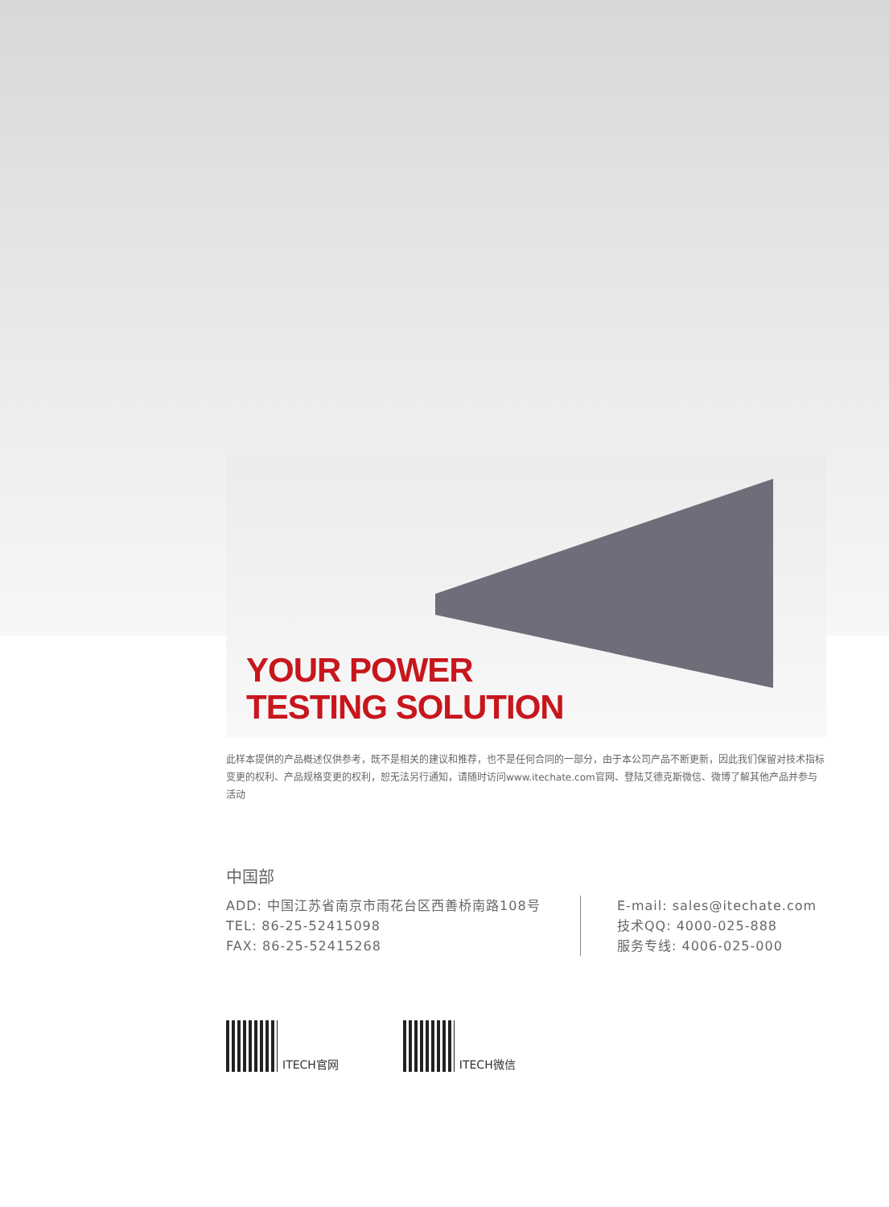YOUR POWER
TESTING SOLUTION
此样本提供的产品概述仅供参考，既不是相关的建议和推荐，也不是任何合同的一部分，由于本公司产品不断更新，因此我们保留对技术指标变更的权利、产品规格变更的权利，恕无法另行通知，请随时访问www.itechate.com官网、登陆艾德克斯微信、微博了解其他产品并参与活动
中国部
ADD: 中国江苏省南京市雨花台区西善桥南路108号
TEL: 86-25-52415098
FAX: 86-25-52415268
E-mail: sales@itechate.com
技术QQ: 4000-025-888
服务专线: 4006-025-000
ITECH官网
ITECH微信